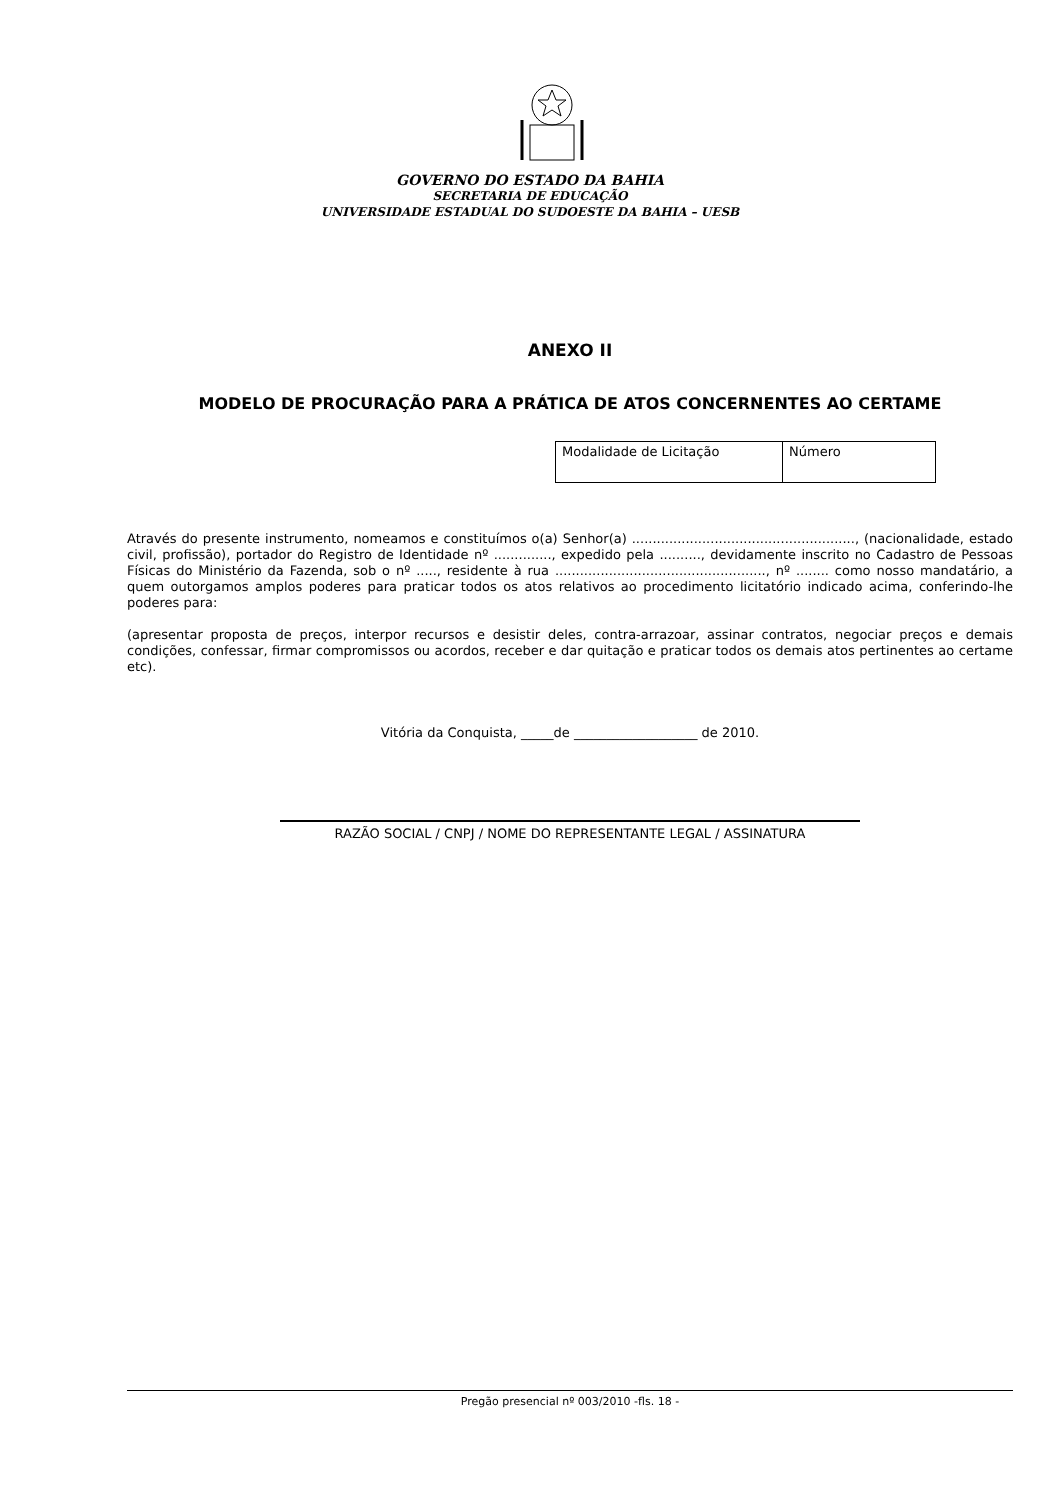GOVERNO DO ESTADO DA BAHIA
SECRETARIA DE EDUCAÇÃO
UNIVERSIDADE ESTADUAL DO SUDOESTE DA BAHIA – UESB
ANEXO II
MODELO DE PROCURAÇÃO PARA A PRÁTICA DE ATOS CONCERNENTES AO CERTAME
| Modalidade de Licitação | Número |
Através do presente instrumento, nomeamos e constituímos o(a) Senhor(a) ......................................................, (nacionalidade, estado civil, profissão), portador do Registro de Identidade nº .............., expedido pela .........., devidamente inscrito no Cadastro de Pessoas Físicas do Ministério da Fazenda, sob o nº ....., residente à rua ..................................................., nº ........ como nosso mandatário, a quem outorgamos amplos poderes para praticar todos os atos relativos ao procedimento licitatório indicado acima, conferindo-lhe poderes para:
(apresentar proposta de preços, interpor recursos e desistir deles, contra-arrazoar, assinar contratos, negociar preços e demais condições, confessar, firmar compromissos ou acordos, receber e dar quitação e praticar todos os demais atos pertinentes ao certame etc).
Vitória da Conquista, _____de ___________________ de 2010.
RAZÃO SOCIAL / CNPJ / NOME DO REPRESENTANTE LEGAL / ASSINATURA
Pregão presencial nº 003/2010 -fls. 18 -